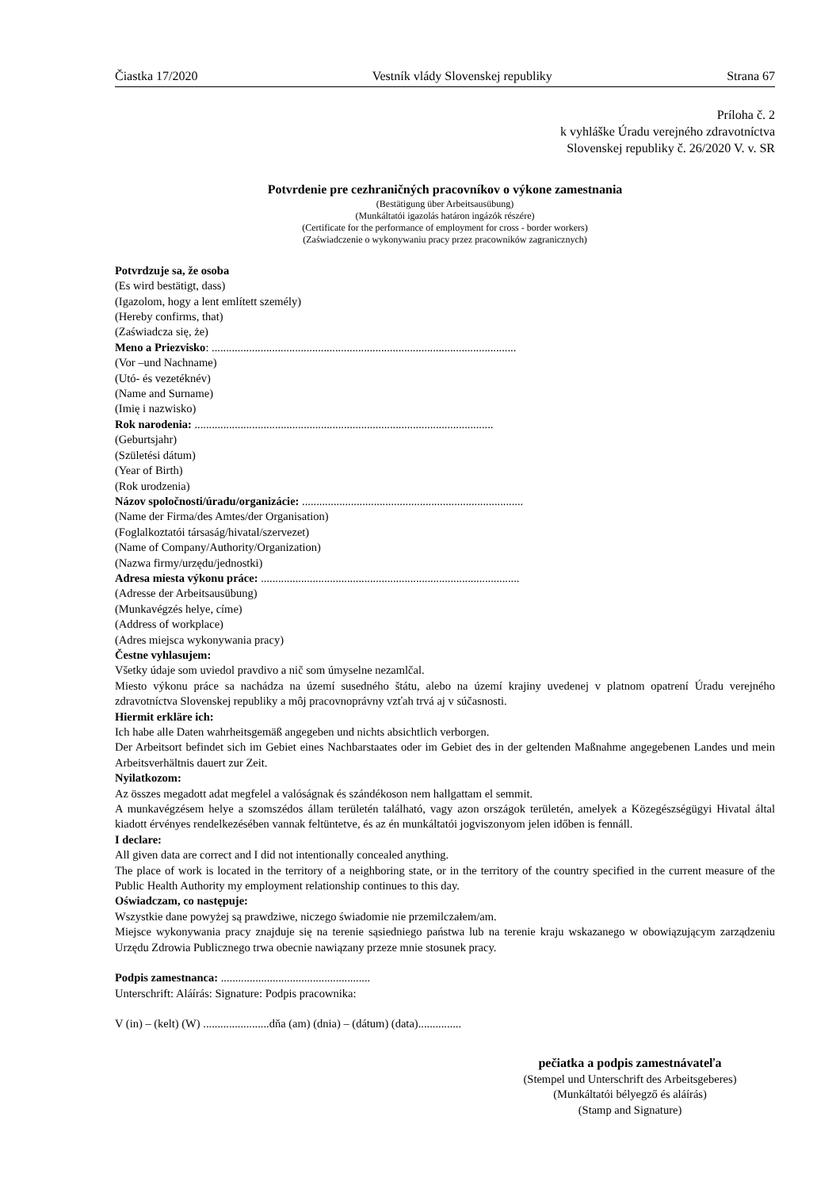Čiastka 17/2020 Vestník vlády Slovenskej republiky Strana 67
Príloha č. 2
k vyhláške Úradu verejného zdravotníctva
Slovenskej republiky č. 26/2020 V. v. SR
Potvrdenie pre cezhraničných pracovníkov o výkone zamestnania
(Bestätigung über Arbeitsausübung)
(Munkáltatói igazolás határon ingázók részére)
(Certificate for the performance of employment for cross - border workers)
(Zaświadczenie o wykonywaniu pracy przez pracowników zagranicznych)
Potvrdzuje sa, že osoba
(Es wird bestätigt, dass)
(Igazolom, hogy a lent említett személy)
(Hereby confirms, that)
(Zaświadcza się, że)
Meno a Priezvisko: ..........................................................................................................
(Vor –und Nachname)
(Utó- és vezetéknév)
(Name and Surname)
(Imię i nazwisko)
Rok narodenia: ........................................................................................................
(Geburtsjahr)
(Születési dátum)
(Year of Birth)
(Rok urodzenia)
Názov spoločnosti/úradu/organizácie: .............................................................................
(Name der Firma/des Amtes/der Organisation)
(Foglalkoztatói társaság/hivatal/szervezet)
(Name of Company/Authority/Organization)
(Nazwa firmy/urzędu/jednostki)
Adresa miesta výkonu práce: ..........................................................................................
(Adresse der Arbeitsausübung)
(Munkavégzés helye, címe)
(Address of workplace)
(Adres miejsca wykonywania pracy)
Čestne vyhlasujem:
Všetky údaje som uviedol pravdivo a nič som úmyselne nezamlčal.
Miesto výkonu práce sa nachádza na území susedného štátu, alebo na území krajiny uvedenej v platnom opatrení Úradu verejného zdravotníctva Slovenskej republiky a môj pracovnoprávny vzťah trvá aj v súčasnosti.
Hiermit erkläre ich:
Ich habe alle Daten wahrheitsgemäß angegeben und nichts absichtlich verborgen.
Der Arbeitsort befindet sich im Gebiet eines Nachbarstaates oder im Gebiet des in der geltenden Maßnahme angegebenen Landes und mein Arbeitsverhältnis dauert zur Zeit.
Nyilatkozom:
Az összes megadott adat megfelel a valóságnak és szándékoson nem hallgattam el semmit.
A munkavégzésem helye a szomszédos állam területén található, vagy azon országok területén, amelyek a Közegészségügyi Hivatal által kiadott érvényes rendelkezésében vannak feltüntetve, és az én munkáltatói jogviszonyom jelen időben is fennáll.
I declare:
All given data are correct and I did not intentionally concealed anything.
The place of work is located in the territory of a neighboring state, or in the territory of the country specified in the current measure of the Public Health Authority my employment relationship continues to this day.
Oświadczam, co następuje:
Wszystkie dane powyżej są prawdziwe, niczego świadomie nie przemilczałem/am.
Miejsce wykonywania pracy znajduje się na terenie sąsiedniego państwa lub na terenie kraju wskazanego w obowiązującym zarządzeniu Urzędu Zdrowia Publicznego trwa obecnie nawiązany przeze mnie stosunek pracy.
Podpis zamestnanca: ....................................................
Unterschrift: Aláírás: Signature: Podpis pracownika:
V (in) – (kelt) (W) .......................dňa (am) (dnia) – (dátum) (data)...............
pečiatka a podpis zamestnávateľa
(Stempel und Unterschrift des Arbeitsgeberes)
(Munkáltatói bélyegző és aláírás)
(Stamp and Signature)